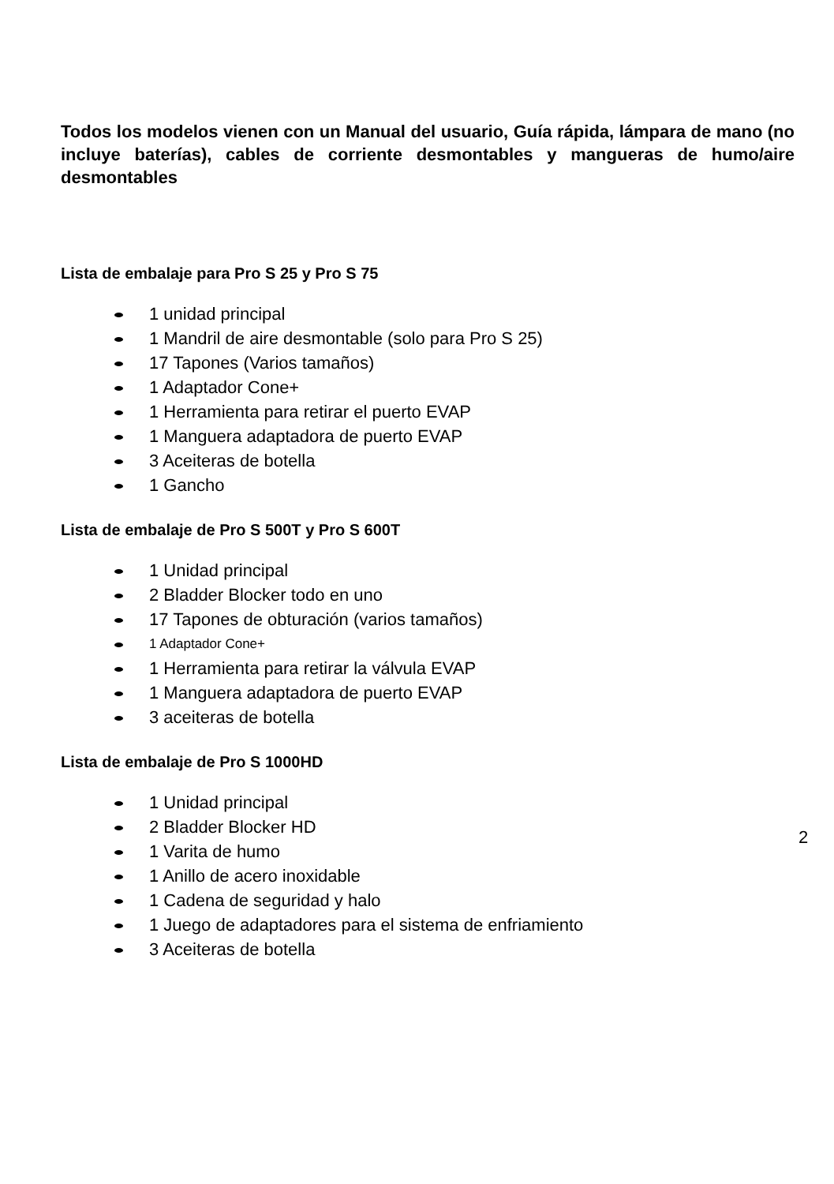Todos los modelos vienen con un Manual del usuario, Guía rápida, lámpara de mano (no incluye baterías), cables de corriente desmontables y mangueras de humo/aire desmontables
Lista de embalaje para Pro S 25 y Pro S 75
1 unidad principal
1 Mandril de aire desmontable (solo para Pro S 25)
17 Tapones (Varios tamaños)
1 Adaptador Cone+
1 Herramienta para retirar el puerto EVAP
1 Manguera adaptadora de puerto EVAP
3 Aceiteras de botella
1 Gancho
Lista de embalaje de Pro S 500T y Pro S 600T
1 Unidad principal
2 Bladder Blocker todo en uno
17 Tapones de obturación (varios tamaños)
1 Adaptador Cone+
1 Herramienta para retirar la válvula EVAP
1 Manguera adaptadora de puerto EVAP
3 aceiteras de botella
Lista de embalaje de Pro S 1000HD
1 Unidad principal
2 Bladder Blocker HD
1 Varita de humo
1 Anillo de acero inoxidable
1 Cadena de seguridad y halo
1 Juego de adaptadores para el sistema de enfriamiento
3 Aceiteras de botella
2